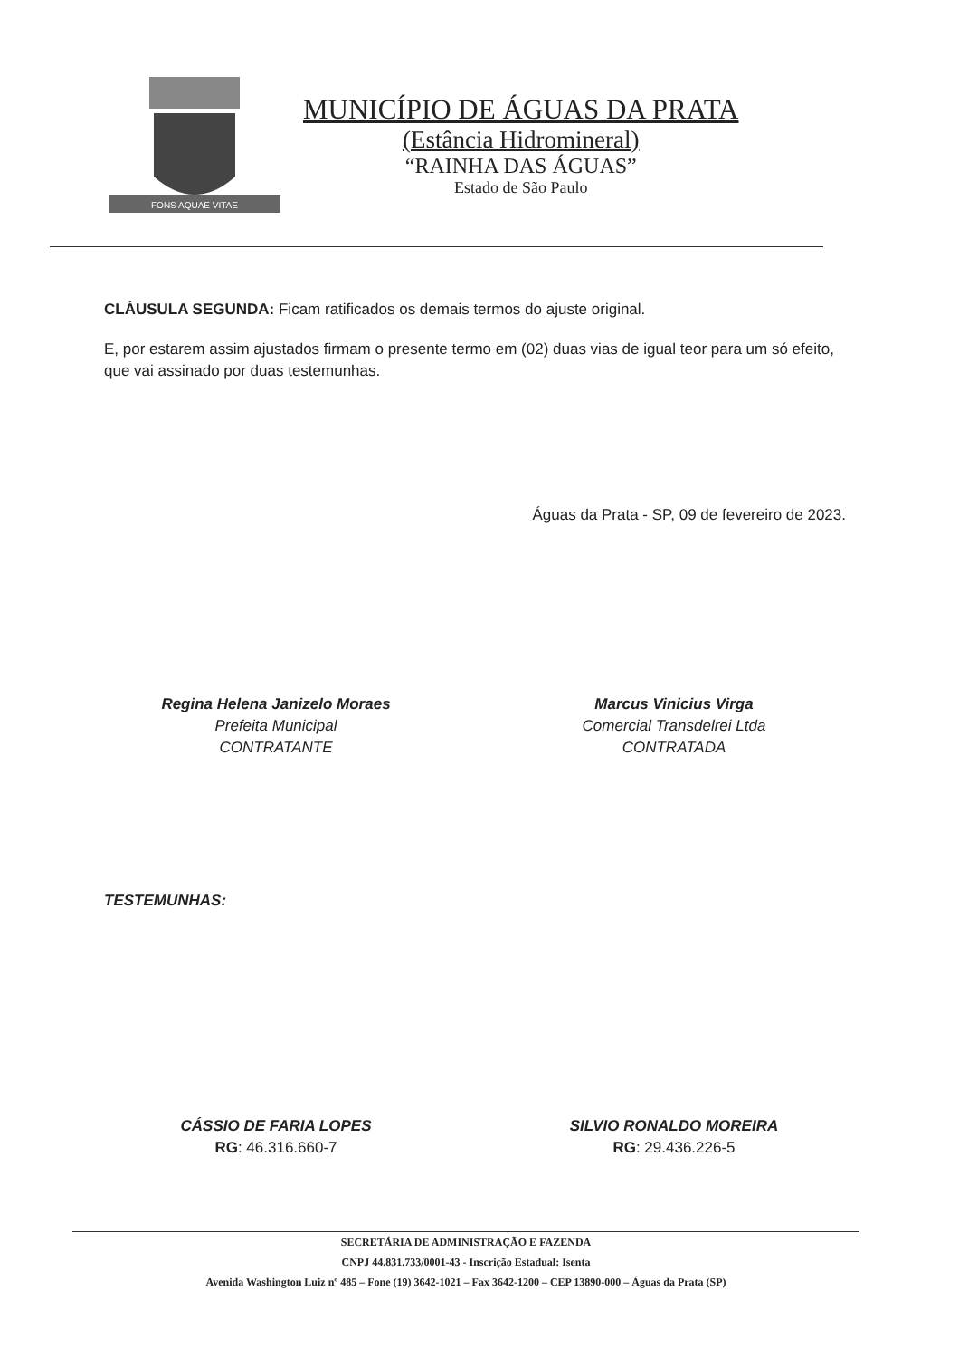FONS AQUAE VITAE
MUNICÍPIO DE ÁGUAS DA PRATA
(Estância Hidromineral)
“RAINHA DAS ÁGUAS”
Estado de São Paulo
CLÁUSULA SEGUNDA: Ficam ratificados os demais termos do ajuste original.
E, por estarem assim ajustados firmam o presente termo em (02) duas vias de igual teor para um só efeito, que vai assinado por duas testemunhas.
Águas da Prata - SP, 09 de fevereiro de 2023.
Regina Helena Janizelo Moraes
Prefeita Municipal
CONTRATANTE
Marcus Vinicius Virga
Comercial Transdelrei Ltda
CONTRATADA
TESTEMUNHAS:
CÁSSIO DE FARIA LOPES
RG: 46.316.660-7
SILVIO RONALDO MOREIRA
RG: 29.436.226-5
SECRETÁRIA DE ADMINISTRAÇÃO E FAZENDA
CNPJ 44.831.733/0001-43 - Inscrição Estadual: Isenta
Avenida Washington Luiz nº 485 – Fone (19) 3642-1021 – Fax 3642-1200 – CEP 13890-000 – Águas da Prata (SP)